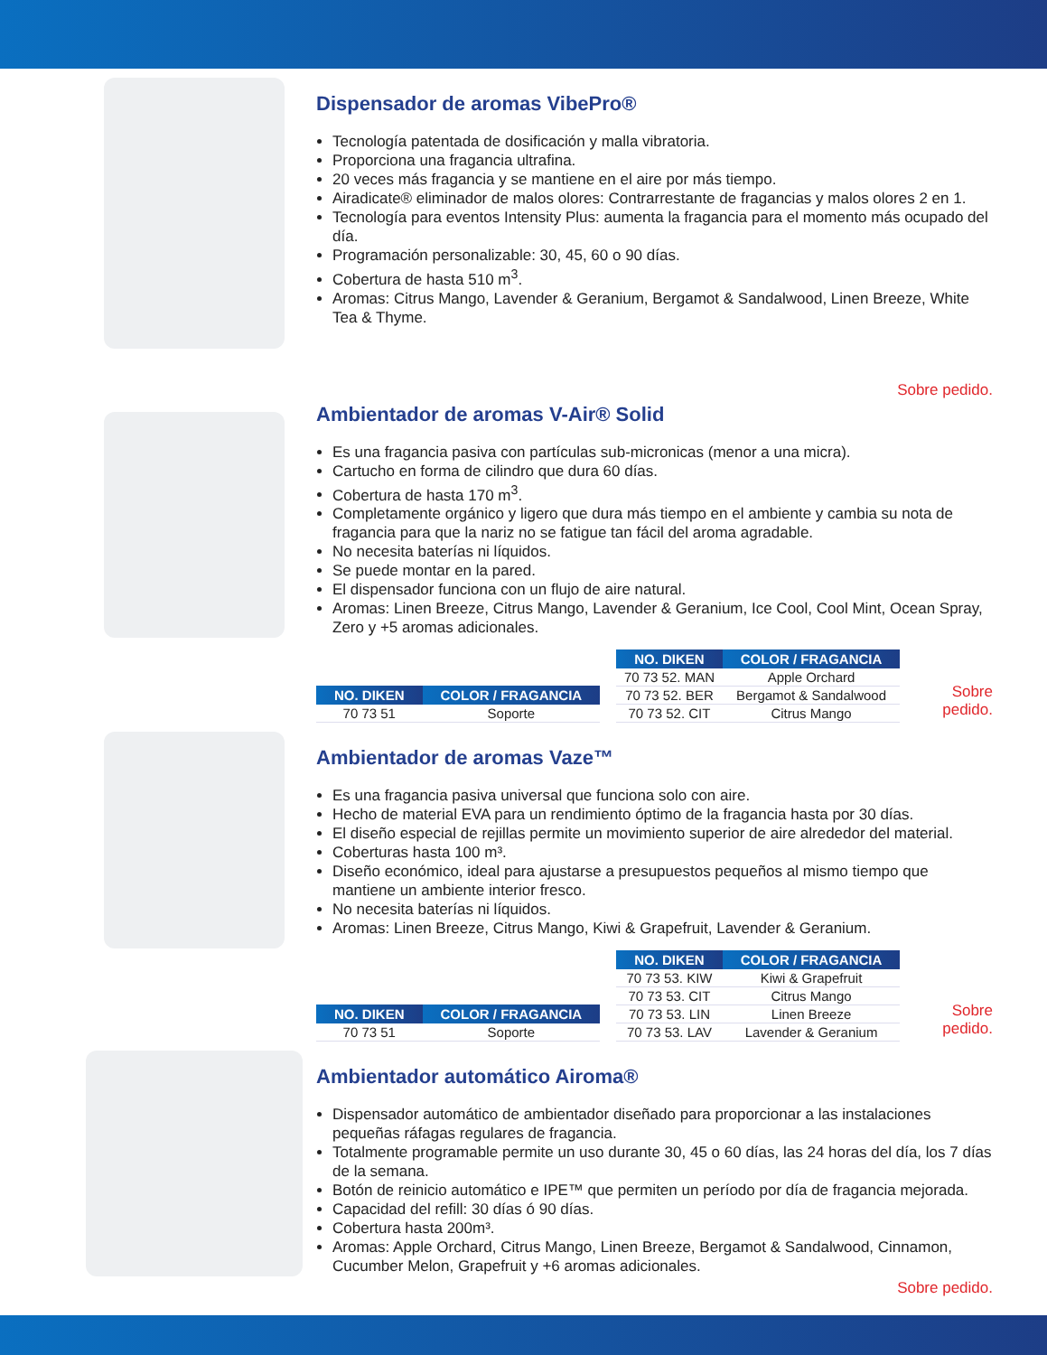Dispensador de aromas VibePro®
Tecnología patentada de dosificación y malla vibratoria.
Proporciona una fragancia ultrafina.
20 veces más fragancia y se mantiene en el aire por más tiempo.
Airadicate® eliminador de malos olores: Contrarrestante de fragancias y malos olores 2 en 1.
Tecnología para eventos Intensity Plus: aumenta la fragancia para el momento más ocupado del día.
Programación personalizable: 30, 45, 60 o 90 días.
Cobertura de hasta 510 m<sup>3</sup>.
Aromas: Citrus Mango, Lavender & Geranium, Bergamot & Sandalwood, Linen Breeze, White Tea & Thyme.
Sobre pedido.
Ambientador de aromas V-Air® Solid
Es una fragancia pasiva con partículas sub-micronicas (menor a una micra).
Cartucho en forma de cilindro que dura 60 días.
Cobertura de hasta 170 m<sup>3</sup>.
Completamente orgánico y ligero que dura más tiempo en el ambiente y cambia su nota de fragancia para que la nariz no se fatigue tan fácil del aroma agradable.
No necesita baterías ni líquidos.
Se puede montar en la pared.
El dispensador funciona con un flujo de aire natural.
Aromas: Linen Breeze, Citrus Mango, Lavender & Geranium, Ice Cool, Cool Mint, Ocean Spray, Zero y +5 aromas adicionales.
| NO. DIKEN | COLOR / FRAGANCIA |
| --- | --- |
| 70 73 51 | Soporte |
| NO. DIKEN | COLOR / FRAGANCIA |
| --- | --- |
| 70 73 52. MAN | Apple Orchard |
| 70 73 52. BER | Bergamot & Sandalwood |
| 70 73 52. CIT | Citrus Mango |
Sobre pedido.
Ambientador de aromas Vaze™
Es una fragancia pasiva universal que funciona solo con aire.
Hecho de material EVA para un rendimiento óptimo de la fragancia hasta por 30 días.
El diseño especial de rejillas permite un movimiento superior de aire alrededor del material.
Coberturas hasta 100 m³.
Diseño económico, ideal para ajustarse a presupuestos pequeños al mismo tiempo que mantiene un ambiente interior fresco.
No necesita baterías ni líquidos.
Aromas: Linen Breeze, Citrus Mango, Kiwi & Grapefruit, Lavender & Geranium.
| NO. DIKEN | COLOR / FRAGANCIA |
| --- | --- |
| 70 73 51 | Soporte |
| NO. DIKEN | COLOR / FRAGANCIA |
| --- | --- |
| 70 73 53. KIW | Kiwi & Grapefruit |
| 70 73 53. CIT | Citrus Mango |
| 70 73 53. LIN | Linen Breeze |
| 70 73 53. LAV | Lavender & Geranium |
Sobre pedido.
Ambientador automático Airoma®
Dispensador automático de ambientador diseñado para proporcionar a las instalaciones pequeñas ráfagas regulares de fragancia.
Totalmente programable permite un uso durante 30, 45 o 60 días, las 24 horas del día, los 7 días de la semana.
Botón de reinicio automático e IPE™ que permiten un período por día de fragancia mejorada.
Capacidad del refill: 30 días ó 90 días.
Cobertura hasta 200m³.
Aromas: Apple Orchard, Citrus Mango, Linen Breeze, Bergamot & Sandalwood, Cinnamon, Cucumber Melon, Grapefruit y +6 aromas adicionales.
Sobre pedido.